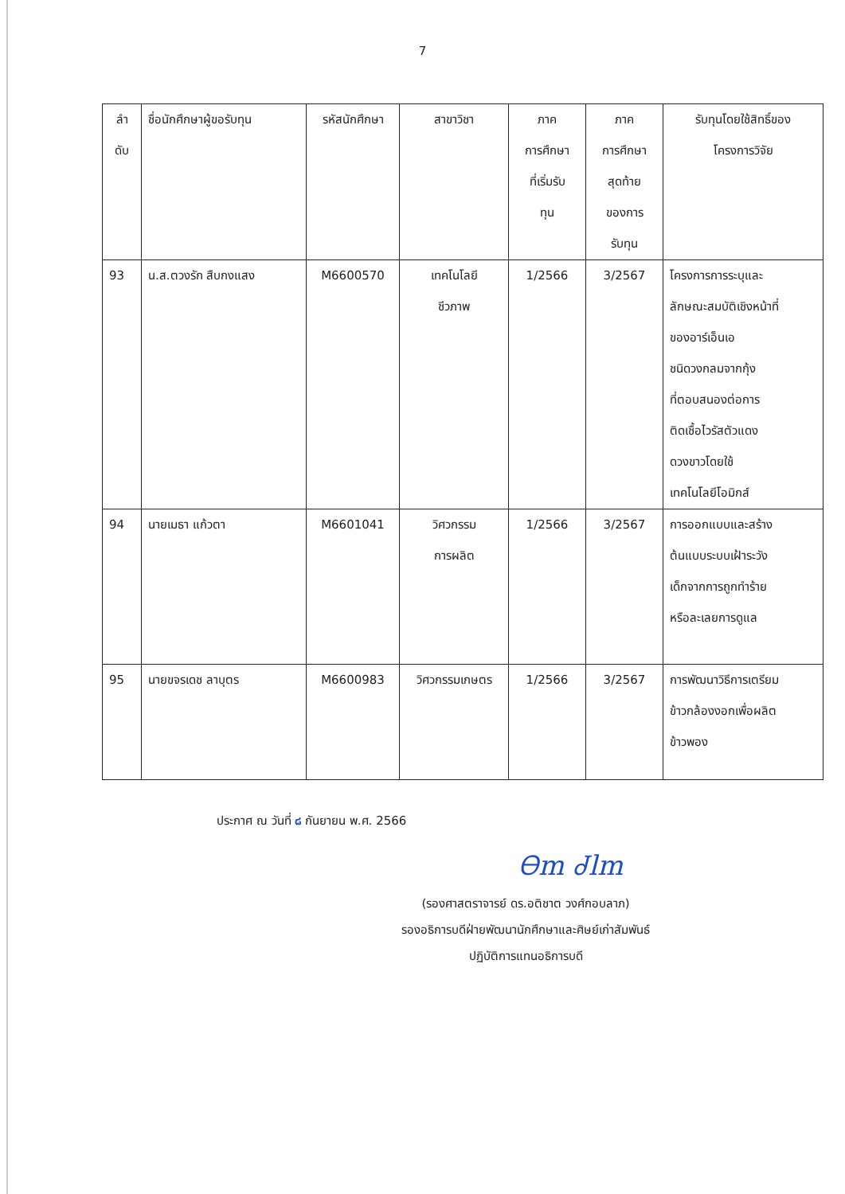7
| ลำ ดับ | ชื่อนักศึกษาผู้ขอรับทุน | รหัสนักศึกษา | สาขาวิชา | ภาค การศึกษา ที่เริ่มรับ ทุน | ภาค การศึกษา สุดท้าย ของการ รับทุน | รับทุนโดยใช้สิทธิ์ของ โครงการวิจัย |
| --- | --- | --- | --- | --- | --- | --- |
| 93 | น.ส.ตวงรัก สืบกงแสง | M6600570 | เทคโนโลยี ชีวภาพ | 1/2566 | 3/2567 | โครงการการระบุและ ลักษณะสมบัติเชิงหน้าที่ ของอาร์เอ็นเอ ชนิดวงกลมจากกุ้ง ที่ตอบสนองต่อการ ติดเชื้อไวรัสตัวแดง ดวงขาวโดยใช้ เทคโนโลยีโอมิกส์ |
| 94 | นายเมธา แก้วตา | M6601041 | วิศวกรรม การผลิต | 1/2566 | 3/2567 | การออกแบบและสร้าง ต้นแบบระบบเฝ้าระวัง เด็กจากการถูกทำร้าย หรือละเลยการดูแล |
| 95 | นายขจรเดช ลาบุตร | M6600983 | วิศวกรรมเกษตร | 1/2566 | 3/2567 | การพัฒนาวิธีการเตรียม ข้าวกล้องงอกเพื่อผลิต ข้าวพอง |
ประกาศ ณ วันที่ ๘ กันยายน พ.ศ. 2566
Ꮎm Ꮷlm
(รองศาสตราจารย์ ดร.อติชาต วงศ์กอบลาภ)
รองอธิการบดีฝ่ายพัฒนานักศึกษาและศิษย์เก่าสัมพันธ์
ปฏิบัติการแทนอธิการบดี